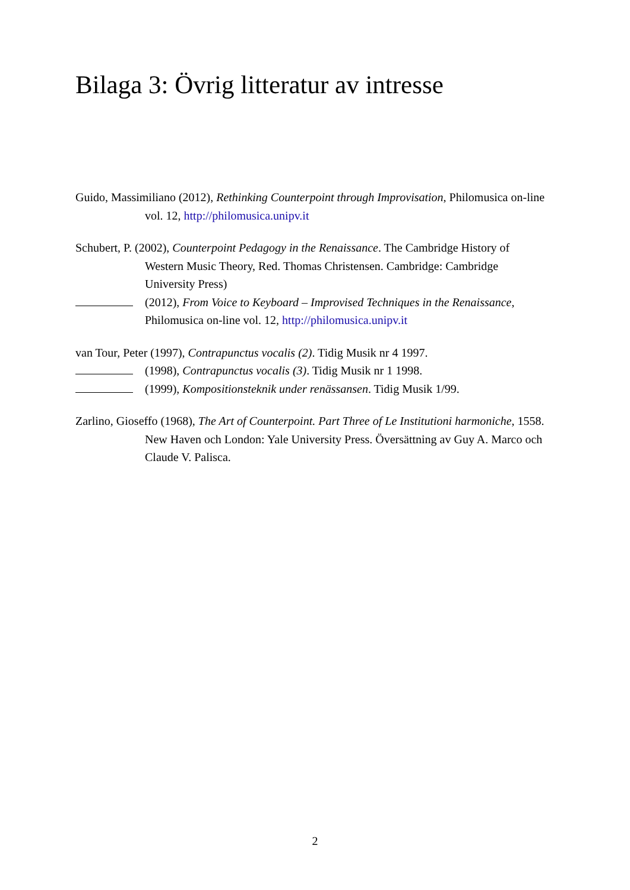Bilaga 3: Övrig litteratur av intresse
Guido, Massimiliano (2012), Rethinking Counterpoint through Improvisation, Philomusica on-line vol. 12, http://philomusica.unipv.it
Schubert, P. (2002), Counterpoint Pedagogy in the Renaissance. The Cambridge History of Western Music Theory, Red. Thomas Christensen. Cambridge: Cambridge University Press)
(2012), From Voice to Keyboard – Improvised Techniques in the Renaissance, Philomusica on-line vol. 12, http://philomusica.unipv.it
van Tour, Peter (1997), Contrapunctus vocalis (2). Tidig Musik nr 4 1997.
(1998), Contrapunctus vocalis (3). Tidig Musik nr 1 1998.
(1999), Kompositionsteknik under renässansen. Tidig Musik 1/99.
Zarlino, Gioseffo (1968), The Art of Counterpoint. Part Three of Le Institutioni harmoniche, 1558. New Haven och London: Yale University Press. Översättning av Guy A. Marco och Claude V. Palisca.
2